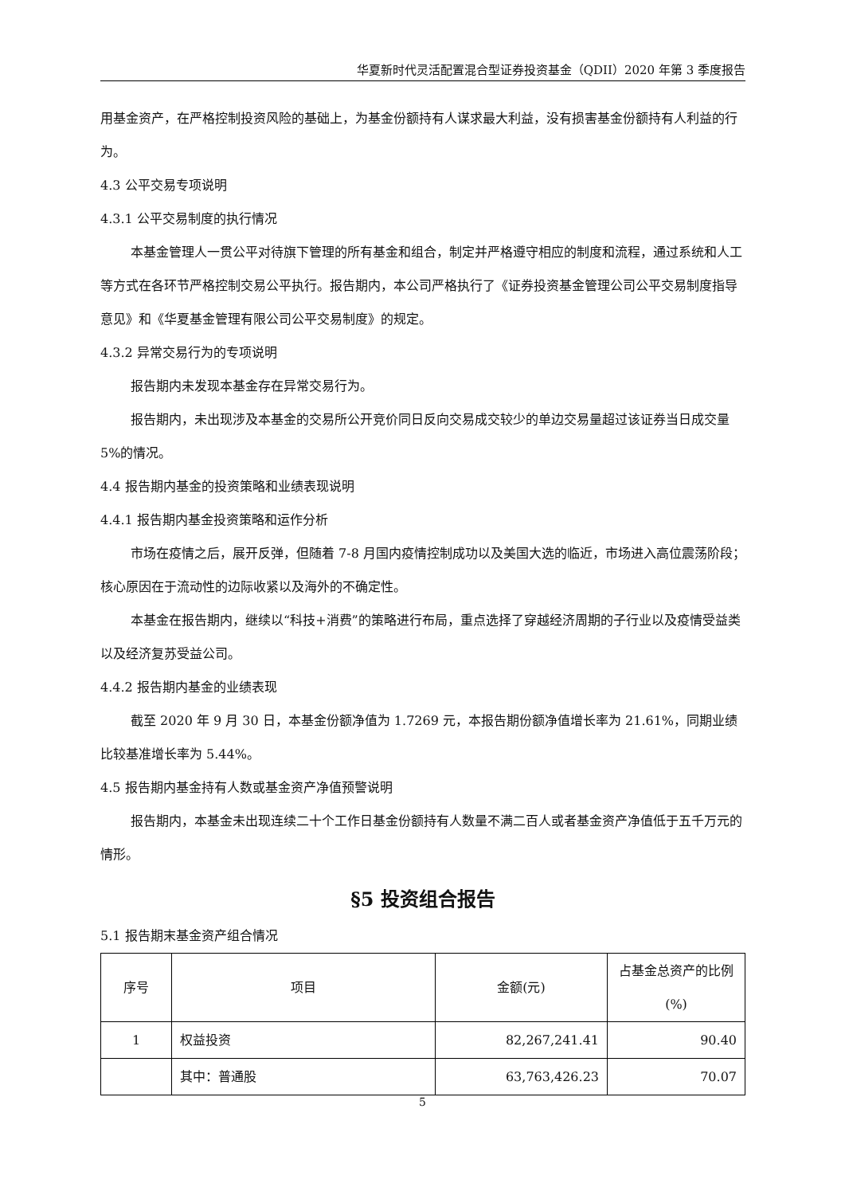华夏新时代灵活配置混合型证券投资基金（QDII）2020 年第 3 季度报告
用基金资产，在严格控制投资风险的基础上，为基金份额持有人谋求最大利益，没有损害基金份额持有人利益的行为。
4.3 公平交易专项说明
4.3.1 公平交易制度的执行情况
本基金管理人一贯公平对待旗下管理的所有基金和组合，制定并严格遵守相应的制度和流程，通过系统和人工等方式在各环节严格控制交易公平执行。报告期内，本公司严格执行了《证券投资基金管理公司公平交易制度指导意见》和《华夏基金管理有限公司公平交易制度》的规定。
4.3.2 异常交易行为的专项说明
报告期内未发现本基金存在异常交易行为。
报告期内，未出现涉及本基金的交易所公开竞价同日反向交易成交较少的单边交易量超过该证券当日成交量 5%的情况。
4.4 报告期内基金的投资策略和业绩表现说明
4.4.1 报告期内基金投资策略和运作分析
市场在疫情之后，展开反弹，但随着 7-8 月国内疫情控制成功以及美国大选的临近，市场进入高位震荡阶段；核心原因在于流动性的边际收紧以及海外的不确定性。
本基金在报告期内，继续以“科技+消费”的策略进行布局，重点选择了穿越经济周期的子行业以及疫情受益类以及经济复苏受益公司。
4.4.2 报告期内基金的业绩表现
截至 2020 年 9 月 30 日，本基金份额净值为 1.7269 元，本报告期份额净值增长率为 21.61%，同期业绩比较基准增长率为 5.44%。
4.5 报告期内基金持有人数或基金资产净值预警说明
报告期内，本基金未出现连续二十个工作日基金份额持有人数量不满二百人或者基金资产净值低于五千万元的情形。
§5 投资组合报告
5.1 报告期末基金资产组合情况
| 序号 | 项目 | 金额(元) | 占基金总资产的比例(%) |
| --- | --- | --- | --- |
| 1 | 权益投资 | 82,267,241.41 | 90.40 |
| | 其中：普通股 | 63,763,426.23 | 70.07 |
5